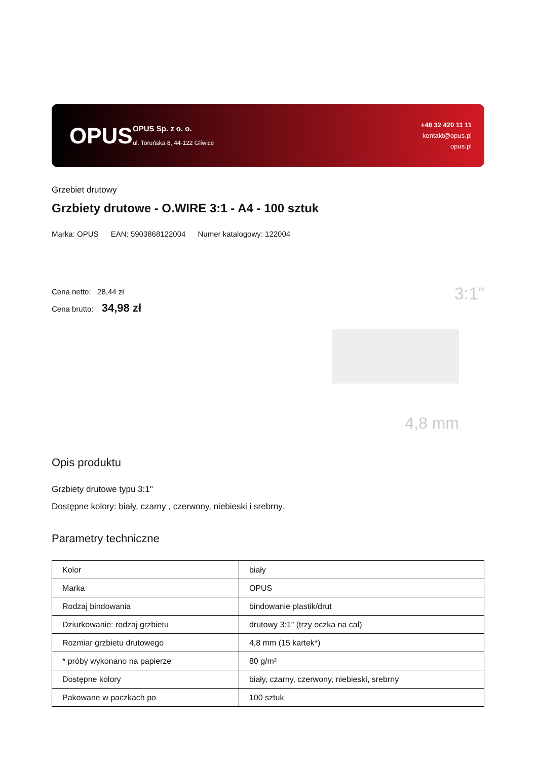OPUS
OPUS Sp. z o. o.
ul. Toruńska 8, 44-122 Gliwice
+48 32 420 11 11
kontakt@opus.pl
opus.pl
Grzebiet drutowy
Grzbiety drutowe - O.WIRE 3:1 - A4 - 100 sztuk
Marka: OPUS EAN: 5903868122004 Numer katalogowy: 122004
Cena netto: 28,44 zł
Cena brutto: 34,98 zł
3:1"
4,8 mm
Opis produktu
Grzbiety drutowe typu 3:1"
Dostępne kolory: biały, czarny , czerwony, niebieski i srebrny.
Parametry techniczne
| Kolor | biały |
| Marka | OPUS |
| Rodzaj bindowania | bindowanie plastik/drut |
| Dziurkowanie: rodzaj grzbietu | drutowy 3:1" (trzy oczka na cal) |
| Rozmiar grzbietu drutowego | 4,8 mm (15 kartek*) |
| * próby wykonano na papierze | 80 g/m² |
| Dostępne kolory | biały, czarny, czerwony, niebieski, srebrny |
| Pakowane w paczkach po | 100 sztuk |